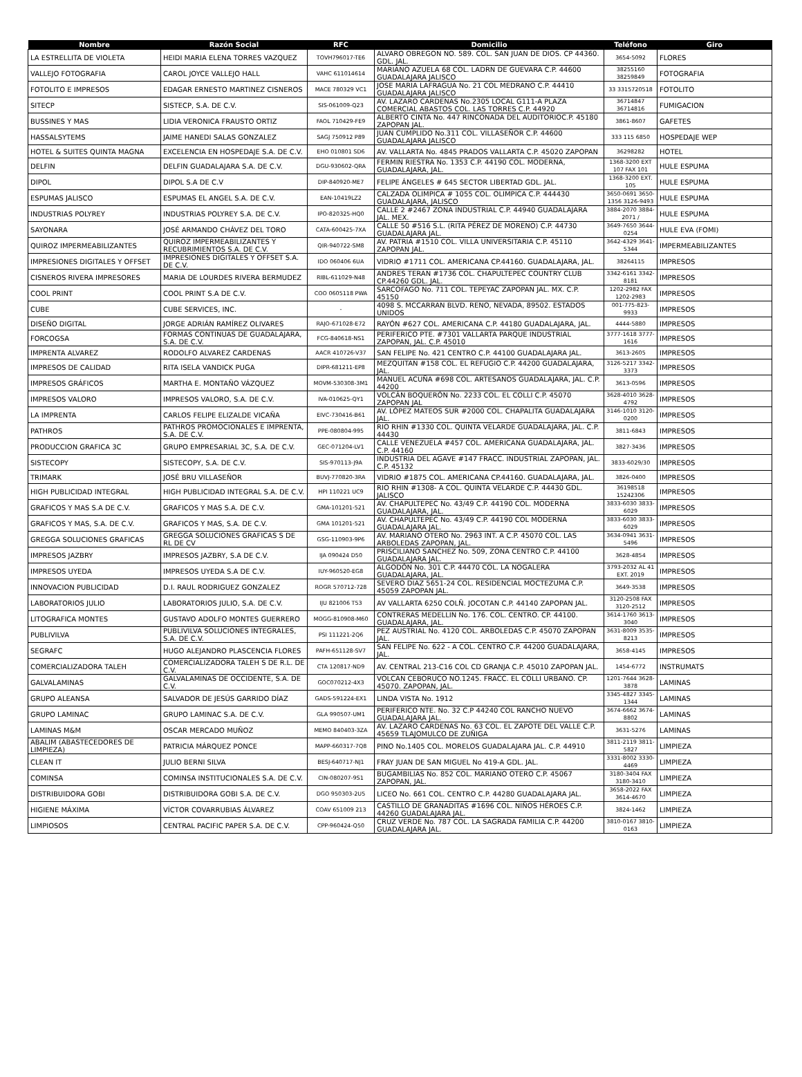| Nombre | Razón Social | RFC | Domicilio | Teléfono | Giro |
| --- | --- | --- | --- | --- | --- |
| LA ESTRELLITA DE VIOLETA | HEIDI MARIA ELENA TORRES VAZQUEZ | TOVH796017-TE6 | ALVARO OBREGON NO. 589. COL. SAN JUAN DE DIOS. CP 44360. GDL. JAL. | 3654-5092 | FLORES |
| VALLEJO FOTOGRAFIA | CAROL JOYCE VALLEJO HALL | VAHC 611014614 | MARIANO AZUELA 68 COL. LADRN DE GUEVARA C.P. 44600 GUADALAJARA JALISCO | 38255160 38259849 | FOTOGRAFIA |
| FOTOLITO E IMPRESOS | EDAGAR ERNESTO MARTINEZ CISNEROS | MACE 780329 VC1 | JOSE MARIA LAFRAGUA No. 21 COL MEDRANO C.P. 44410 GUADALAJARA JALISCO | 33 3315720518 | FOTOLITO |
| SITECP | SISTECP, S.A. DE C.V. | SIS-061009-Q23 | AV. LAZARO CARDENAS No.2305 LOCAL G111-A PLAZA COMERCIAL ABASTOS COL. LAS TORRES C.P. 44920 | 36714847 36714816 | FUMIGACION |
| BUSSINES Y MAS | LIDIA VERONICA FRAUSTO ORTIZ | FAOL 710429-FE9 | ALBERTO CINTA No. 447 RINCONADA DEL AUDITORIOC.P. 45180 ZAPOPAN JAL. | 3861-8607 | GAFETES |
| HASSALSYTEMS | JAIME HANEDI SALAS GONZALEZ | SAGJ 750912 P89 | JUAN CUMPLIDO No.311 COL. VILLASEÑOR C.P. 44600 GUADALAJARA JALISCO | 333 115 6850 | HOSPEDAJE WEP |
| HOTEL & SUITES QUINTA MAGNA | EXCELENCIA EN HOSPEDAJE S.A. DE C.V. | EHO 010801 SD6 | AV. VALLARTA No. 4845 PRADOS VALLARTA C.P. 45020 ZAPOPAN | 36298282 | HOTEL |
| DELFIN | DELFIN GUADALAJARA S.A. DE C.V. | DGU-930602-QRA | FERMIN RIESTRA No. 1353 C.P. 44190 COL. MODERNA, GUADALAJARA, JAL. | 1368-3200 EXT 107 FAX 101 | HULE ESPUMA |
| DIPOL | DIPOL S.A DE C.V | DIP-840920-ME7 | FELIPE ÁNGELES # 645 SECTOR LIBERTAD GDL. JAL. | 1368-3200 EXT. 105 | HULE ESPUMA |
| ESPUMAS JALISCO | ESPUMAS EL ANGEL S.A. DE C.V. | EAN-10419LZ2 | CALZADA OLIMPICA # 1055 COL. OLIMPICA C.P. 444430 GUADALAJARA, JALISCO | 3650-0691 3650-1356 3126-9493 | HULE ESPUMA |
| INDUSTRIAS POLYREY | INDUSTRIAS POLYREY S.A. DE C.V. | IPO-820325-HQ0 | CALLE 2 #2467 ZONA INDUSTRIAL C.P. 44940 GUADALAJARA JAL. MEX. | 3884-2070 3884-2071 / | HULE ESPUMA |
| SAYONARA | JOSÉ ARMANDO CHÁVEZ DEL TORO | CATA-600425-7XA | CALLE 50 #516 S.L. (RITA PÉREZ DE MORENO) C.P. 44730 GUADALAJARA JAL. | 3649-7650 3644-0254 | HULE EVA (FOMI) |
| QUIROZ IMPERMEABILIZANTES | QUIROZ IMPERMEABILIZANTES Y RECUBRIMIENTOS S.A. DE C.V. | QIR-940722-SM8 | AV. PATRIA #1510 COL. VILLA UNIVERSITARIA C.P. 45110 ZAPOPAN JAL. | 3642-4329 3641-5344 | IMPERMEABILIZANTES |
| IMPRESIONES DIGITALES Y OFFSET | IMPRESIONES DIGITALES Y OFFSET S.A. DE C.V. | IDO 060406 6UA | VIDRIO #1711 COL. AMERICANA CP.44160. GUADALAJARA, JAL. | 38264115 | IMPRESOS |
| CISNEROS RIVERA IMPRESORES | MARIA DE LOURDES RIVERA BERMUDEZ | RIBL-611029-N48 | ANDRES TERAN #1736 COL. CHAPULTEPEC COUNTRY CLUB CP.44260 GDL. JAL. | 3342-6161 3342-8181 | IMPRESOS |
| COOL PRINT | COOL PRINT S.A DE C.V. | COO 0605118 PWA | SARCOFAGO No. 711 COL. TEPEYAC ZAPOPAN JAL. MX. C.P. 45150 | 1202-2982 FAX 1202-2983 | IMPRESOS |
| CUBE | CUBE SERVICES, INC. | - | 4098 S. MCCARRAN BLVD. RENO, NEVADA, 89502. ESTADOS UNIDOS | 001-775-823-9933 | IMPRESOS |
| DISEÑO DIGITAL | JORGE ADRIÁN RAMÍREZ OLIVARES | RAJO-671028-E72 | RAYÓN #627 COL. AMERICANA C.P. 44180 GUADALAJARA, JAL. | 4444-5880 | IMPRESOS |
| FORCOGSA | FORMAS CONTINUAS DE GUADALAJARA, S.A. DE C.V. | FCG-840618-NS1 | PERIFERICO PTE. #7301 VALLARTA PARQUE INDUSTRIAL ZAPOPAN, JAL. C.P. 45010 | 3777-1618 3777-1616 | IMPRESOS |
| IMPRENTA ALVAREZ | RODOLFO ALVAREZ CARDENAS | AACR 410726-V37 | SAN FELIPE No. 421 CENTRO C.P. 44100 GUADALAJARA JAL. | 3613-2605 | IMPRESOS |
| IMPRESOS DE CALIDAD | RITA ISELA VANDICK PUGA | DIPR-681211-EP8 | MEZQUITAN #158 COL. EL REFUGIO C.P. 44200 GUADALAJARA, JAL. | 3126-5217 3342-3373 | IMPRESOS |
| IMPRESOS GRÁFICOS | MARTHA E. MONTAÑO VÁZQUEZ | MOVM-530308-3M1 | MANUEL ACUÑA #698 COL. ARTESANOS GUADALAJARA, JAL. C.P. 44200 | 3613-0596 | IMPRESOS |
| IMPRESOS VALORO | IMPRESOS VALORO, S.A. DE C.V. | IVA-010625-QY1 | VOLCÁN BOQUERÓN No. 2233 COL. EL COLLI C.P. 45070 ZAPOPAN JAL | 3628-4010 3628-4792 | IMPRESOS |
| LA IMPRENTA | CARLOS FELIPE ELIZALDE VICAÑA | EIVC-730416-B61 | AV. LÓPEZ MATEOS SUR #2000 COL. CHAPALITA GUADALAJARA JAL. | 3146-1010 3120-0200 | IMPRESOS |
| PATHROS | PATHROS PROMOCIONALES E IMPRENTA, S.A. DE C.V. | PPE-080804-995 | RIO RHIN #1330 COL. QUINTA VELARDE GUADALAJARA, JAL. C.P. 44430 | 3811-6843 | IMPRESOS |
| PRODUCCION GRAFICA 3C | GRUPO EMPRESARIAL 3C, S.A. DE C.V. | GEC-071204-LV1 | CALLE VENEZUELA #457 COL. AMERICANA GUADALAJARA, JAL. C.P. 44160 | 3827-3436 | IMPRESOS |
| SISTECOPY | SISTECOPY, S.A. DE C.V. | SIS-970113-J9A | INDUSTRIA DEL AGAVE #147 FRACC. INDUSTRIAL ZAPOPAN, JAL. C.P. 45132 | 3833-6029/30 | IMPRESOS |
| TRIMARK | JOSÉ BRU VILLASEÑOR | BUVJ-770820-3RA | VIDRIO #1875 COL. AMERICANA CP.44160. GUADALAJARA, JAL. | 3826-0400 | IMPRESOS |
| HIGH PUBLICIDAD INTEGRAL | HIGH PUBLICIDAD INTEGRAL S.A. DE C.V. | HPI 110221 UC9 | RIO RHIN #1308- A COL. QUINTA VELARDE C.P. 44430 GDL. JALISCO | 36198518 15242306 | IMPRESOS |
| GRAFICOS Y MAS S.A DE C.V. | GRAFICOS Y MAS S.A. DE C.V. | GMA-101201-521 | AV. CHAPULTEPEC No. 43/49 C.P. 44190 COL. MODERNA GUADALAJARA, JAL. | 3833-6030 3833-6029 | IMPRESOS |
| GRAFICOS Y MAS, S.A. DE C.V. | GRAFICOS Y MAS, S.A. DE C.V. | GMA 101201-521 | AV. CHAPULTEPEC No. 43/49 C.P. 44190 COL MODERNA GUADALAJARA JAL. | 3833-6030 3833-6029 | IMPRESOS |
| GREGGA SOLUCIONES GRAFICAS | GREGGA SOLUCIONES GRAFICAS S DE RL DE CV | GSG-110903-9P6 | AV. MARIANO OTERO No. 2963 INT. A C.P. 45070 COL. LAS ARBOLEDAS ZAPOPAN, JAL. | 3634-0941 3631-5496 | IMPRESOS |
| IMPRESOS JAZBRY | IMPRESOS JAZBRY, S.A DE C.V. | IJA 090424 D50 | PRISCILIANO SANCHEZ No. 509, ZONA CENTRO C.P. 44100 GUADALAJARA JAL. | 3628-4854 | IMPRESOS |
| IMPRESOS UYEDA | IMPRESOS UYEDA S.A DE C.V. | IUY-960520-EG8 | ALGODÓN No. 301 C.P. 44470 COL. LA NOGALERA GUADALAJARA, JAL. | 3793-2032 AL 41 EXT. 2019 | IMPRESOS |
| INNOVACION PUBLICIDAD | D.I. RAUL RODRIGUEZ GONZALEZ | ROGR 570712-728 | SEVERO DIAZ 5651-24 COL. RESIDENCIAL MOCTEZUMA C.P. 45059 ZAPOPAN JAL. | 3649-3538 | IMPRESOS |
| LABORATORIOS JULIO | LABORATORIOS JULIO, S.A. DE C.V. | IJU 821006 T53 | AV VALLARTA 6250 COLÑ. JOCOTAN C.P. 44140 ZAPOPAN JAL. | 3120-2508 FAX 3120-2512 | IMPRESOS |
| LITOGRAFICA MONTES | GUSTAVO ADOLFO MONTES GUERRERO | MOGG-810908-M60 | CONTRERAS MEDELLIN No. 176. COL. CENTRO. CP. 44100. GUADALAJARA, JAL. | 3614-1760 3613-3040 | IMPRESOS |
| PUBLIVILVA | PUBLIVILVA SOLUCIONES INTEGRALES, S.A. DE C.V. | PSI 111221-2Q6 | PEZ AUSTRIAL No. 4120 COL. ARBOLEDAS C.P. 45070 ZAPOPAN JAL. | 3631-8009 3535-8213 | IMPRESOS |
| SEGRAFC | HUGO ALEJANDRO PLASCENCIA FLORES | PAFH-651128-SV7 | SAN FELIPE No. 622 - A COL. CENTRO C.P. 44200 GUADALAJARA, JAL. | 3658-4145 | IMPRESOS |
| COMERCIALIZADORA TALEH | COMERCIALIZADORA TALEH S DE R.L. DE C.V. | CTA 120817-ND9 | AV. CENTRAL 213-C16 COL CD GRANJA C.P. 45010 ZAPOPAN JAL. | 1454-6772 | INSTRUMATS |
| GALVALAMINAS | GALVALAMINAS DE OCCIDENTE, S.A. DE C.V. | GOC070212-4X3 | VOLCAN CEBORUCO NO.1245. FRACC. EL COLLI URBANO. CP. 45070. ZAPOPAN, JAL. | 1201-7644 3628-3878 | LAMINAS |
| GRUPO ALEANSA | SALVADOR DE JESÚS GARRIDO DÍAZ | GADS-591224-EX1 | LINDA VISTA No. 1912 | 3345-4827 3345-1344 | LAMINAS |
| GRUPO LAMINAC | GRUPO LAMINAC S.A. DE C.V. | GLA 990507-UM1 | PERIFERICO NTE. No. 32 C.P 44240 COL RANCHO NUEVO GUADALAJARA JAL. | 3674-6662 3674-8802 | LAMINAS |
| LAMINAS M&M | OSCAR MERCADO MUÑOZ | MEMO 840403-3ZA | AV. LAZARO CARDENAS No. 63 COL. EL ZAPOTE DEL VALLE C.P. 45659 TLAJOMULCO DE ZUÑIGA | 3631-5276 | LAMINAS |
| ABALIM (ABASTECEDORES DE LIMPIEZA) | PATRICIA MÁRQUEZ PONCE | MAPP-660317-7Q8 | PINO No.1405 COL. MORELOS GUADALAJARA JAL. C.P. 44910 | 3811-2119 3811-5827 | LIMPIEZA |
| CLEAN IT | JULIO BERNI SILVA | BESJ-640717-NJ1 | FRAY JUAN DE SAN MIGUEL No 419-A GDL. JAL. | 3331-8002 3330-4469 | LIMPIEZA |
| COMINSA | COMINSA INSTITUCIONALES S.A. DE C.V. | CIN-080207-9S1 | BUGAMBILIAS No. 852 COL. MARIANO OTERO C.P. 45067 ZAPOPAN, JAL. | 3180-3404 FAX 3180-3410 | LIMPIEZA |
| DISTRIBUIDORA GOBI | DISTRIBUIDORA GOBI S.A. DE C.V. | DGO 950303-2U5 | LICEO No. 661 COL. CENTRO C.P. 44280 GUADALAJARA JAL. | 3658-2022 FAX 3614-4670 | LIMPIEZA |
| HIGIENE MÁXIMA | VÍCTOR COVARRUBIAS ÁLVAREZ | COAV 651009 213 | CASTILLO DE GRANADITAS #1696 COL. NIÑOS HÉROES C.P. 44260 GUADALAJARA JAL. | 3824-1462 | LIMPIEZA |
| LIMPIOSOS | CENTRAL PACIFIC PAPER S.A. DE C.V. | CPP-960424-Q50 | CRUZ VERDE No. 787 COL. LA SAGRADA FAMILIA C.P. 44200 GUADALAJARA JAL. | 3810-0167 3810-0163 | LIMPIEZA |